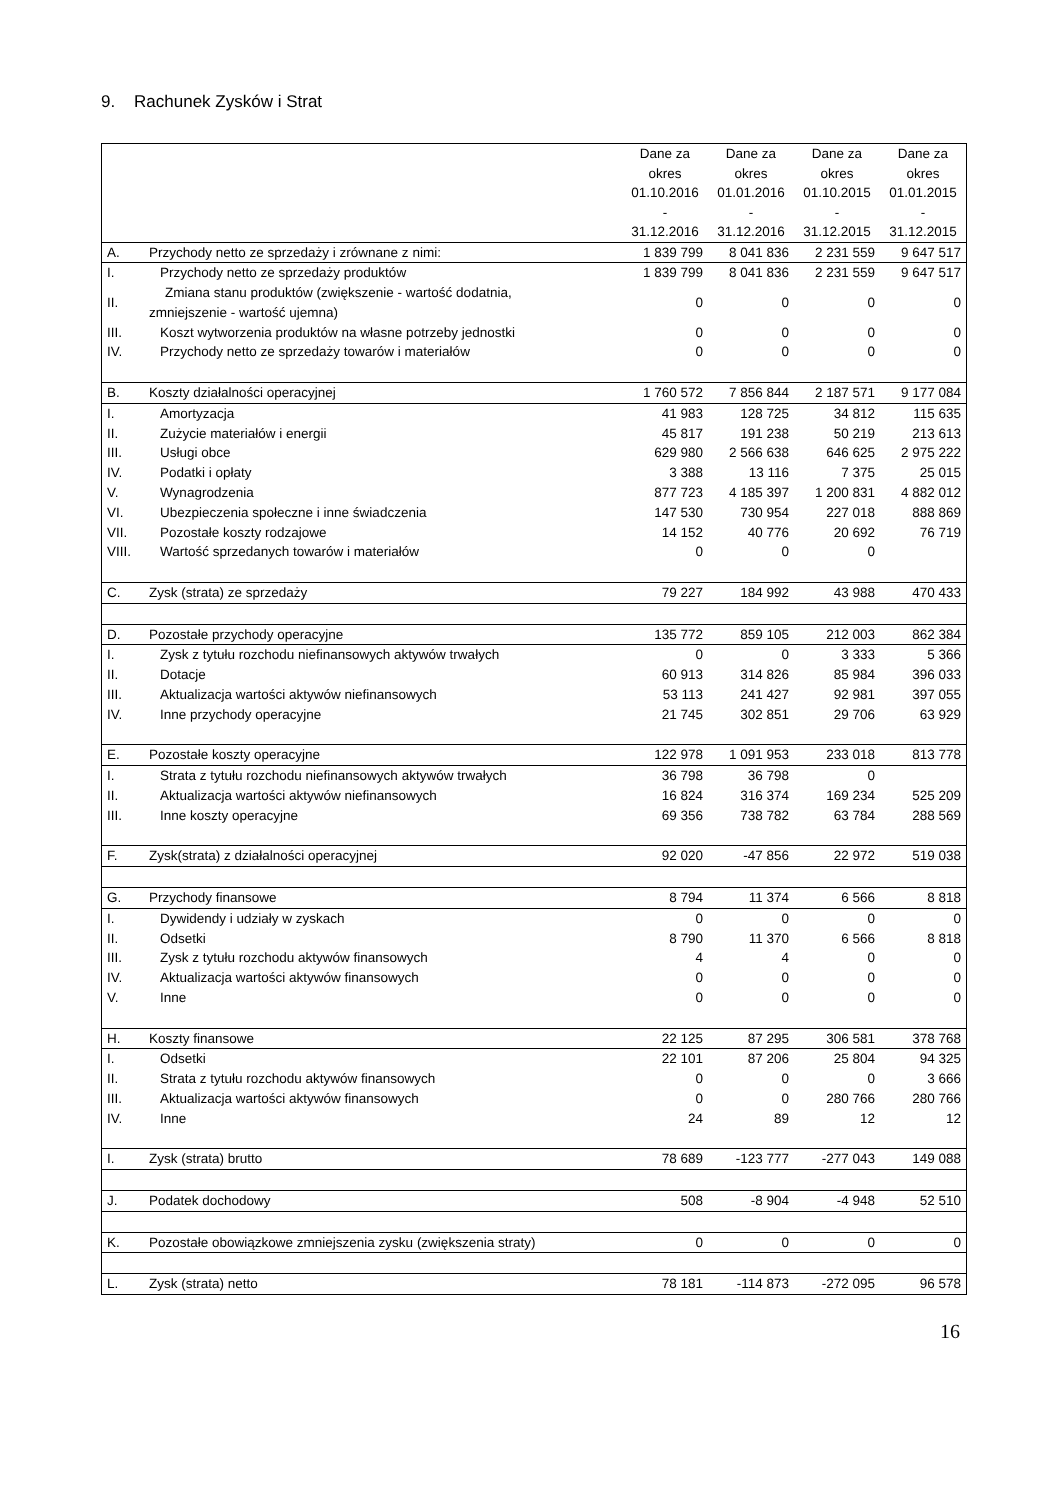9. Rachunek Zysków i Strat
| | | Dane za okres 01.10.2016 - 31.12.2016 | Dane za okres 01.01.2016 - 31.12.2016 | Dane za okres 01.10.2015 - 31.12.2015 | Dane za okres 01.01.2015 - 31.12.2015 |
| --- | --- | --- | --- | --- | --- |
| A. | Przychody netto ze sprzedaży i zrównane z nimi: | 1 839 799 | 8 041 836 | 2 231 559 | 9 647 517 |
| I. | Przychody netto ze sprzedaży produktów | 1 839 799 | 8 041 836 | 2 231 559 | 9 647 517 |
| II. | Zmiana stanu produktów (zwiększenie - wartość dodatnia, zmniejszenie - wartość ujemna) | 0 | 0 | 0 | 0 |
| III. | Koszt wytworzenia produktów na własne potrzeby jednostki | 0 | 0 | 0 | 0 |
| IV. | Przychody netto ze sprzedaży towarów i materiałów | 0 | 0 | 0 | 0 |
| B. | Koszty działalności operacyjnej | 1 760 572 | 7 856 844 | 2 187 571 | 9 177 084 |
| I. | Amortyzacja | 41 983 | 128 725 | 34 812 | 115 635 |
| II. | Zużycie materiałów i energii | 45 817 | 191 238 | 50 219 | 213 613 |
| III. | Usługi obce | 629 980 | 2 566 638 | 646 625 | 2 975 222 |
| IV. | Podatki i opłaty | 3 388 | 13 116 | 7 375 | 25 015 |
| V. | Wynagrodzenia | 877 723 | 4 185 397 | 1 200 831 | 4 882 012 |
| VI. | Ubezpieczenia społeczne i inne świadczenia | 147 530 | 730 954 | 227 018 | 888 869 |
| VII. | Pozostałe koszty rodzajowe | 14 152 | 40 776 | 20 692 | 76 719 |
| VIII. | Wartość sprzedanych towarów i materiałów | 0 | 0 | 0 | |
| C. | Zysk (strata) ze sprzedaży | 79 227 | 184 992 | 43 988 | 470 433 |
| D. | Pozostałe przychody operacyjne | 135 772 | 859 105 | 212 003 | 862 384 |
| I. | Zysk z tytułu rozchodu niefinansowych aktywów trwałych | 0 | 0 | 3 333 | 5 366 |
| II. | Dotacje | 60 913 | 314 826 | 85 984 | 396 033 |
| III. | Aktualizacja wartości aktywów niefinansowych | 53 113 | 241 427 | 92 981 | 397 055 |
| IV. | Inne przychody operacyjne | 21 745 | 302 851 | 29 706 | 63 929 |
| E. | Pozostałe koszty operacyjne | 122 978 | 1 091 953 | 233 018 | 813 778 |
| I. | Strata z tytułu rozchodu niefinansowych aktywów trwałych | 36 798 | 36 798 | 0 | |
| II. | Aktualizacja wartości aktywów niefinansowych | 16 824 | 316 374 | 169 234 | 525 209 |
| III. | Inne koszty operacyjne | 69 356 | 738 782 | 63 784 | 288 569 |
| F. | Zysk(strata) z działalności operacyjnej | 92 020 | -47 856 | 22 972 | 519 038 |
| G. | Przychody finansowe | 8 794 | 11 374 | 6 566 | 8 818 |
| I. | Dywidendy i udziały w zyskach | 0 | 0 | 0 | 0 |
| II. | Odsetki | 8 790 | 11 370 | 6 566 | 8 818 |
| III. | Zysk z tytułu rozchodu aktywów finansowych | 4 | 4 | 0 | 0 |
| IV. | Aktualizacja wartości aktywów finansowych | 0 | 0 | 0 | 0 |
| V. | Inne | 0 | 0 | 0 | 0 |
| H. | Koszty finansowe | 22 125 | 87 295 | 306 581 | 378 768 |
| I. | Odsetki | 22 101 | 87 206 | 25 804 | 94 325 |
| II. | Strata z tytułu rozchodu aktywów finansowych | 0 | 0 | 0 | 3 666 |
| III. | Aktualizacja wartości aktywów finansowych | 0 | 0 | 280 766 | 280 766 |
| IV. | Inne | 24 | 89 | 12 | 12 |
| I. | Zysk (strata) brutto | 78 689 | -123 777 | -277 043 | 149 088 |
| J. | Podatek dochodowy | 508 | -8 904 | -4 948 | 52 510 |
| K. | Pozostałe obowiązkowe zmniejszenia zysku (zwiększenia straty) | 0 | 0 | 0 | 0 |
| L. | Zysk (strata) netto | 78 181 | -114 873 | -272 095 | 96 578 |
16